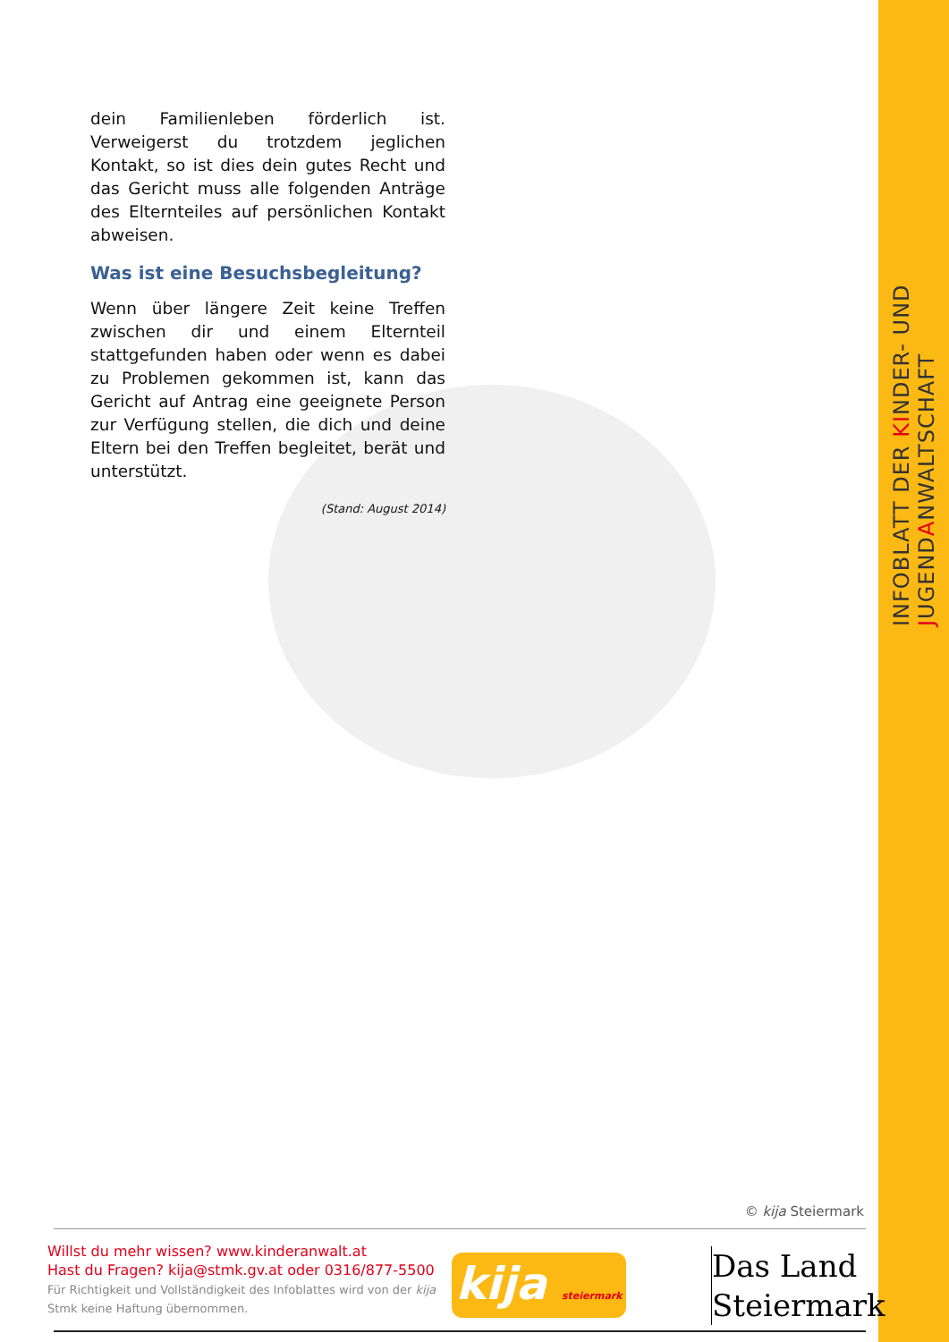dein Familienleben förderlich ist. Verweigerst du trotzdem jeglichen Kontakt, so ist dies dein gutes Recht und das Gericht muss alle folgenden Anträge des Elternteiles auf persönlichen Kontakt abweisen.
Was ist eine Besuchsbegleitung?
Wenn über längere Zeit keine Treffen zwischen dir und einem Elternteil stattgefunden haben oder wenn es dabei zu Problemen gekommen ist, kann das Gericht auf Antrag eine geeignete Person zur Verfügung stellen, die dich und deine Eltern bei den Treffen begleitet, berät und unterstützt.
(Stand: August 2014)
INFOBLATT DER KINDER- UND JUGENDANWALTSCHAFT
© kija Steiermark
Willst du mehr wissen? www.kinderanwalt.at
Hast du Fragen? kija@stmk.gv.at oder 0316/877-5500
Für Richtigkeit und Vollständigkeit des Infoblattes wird von der kija Stmk keine Haftung übernommen.
kija steiermark
Das Land
Steiermark